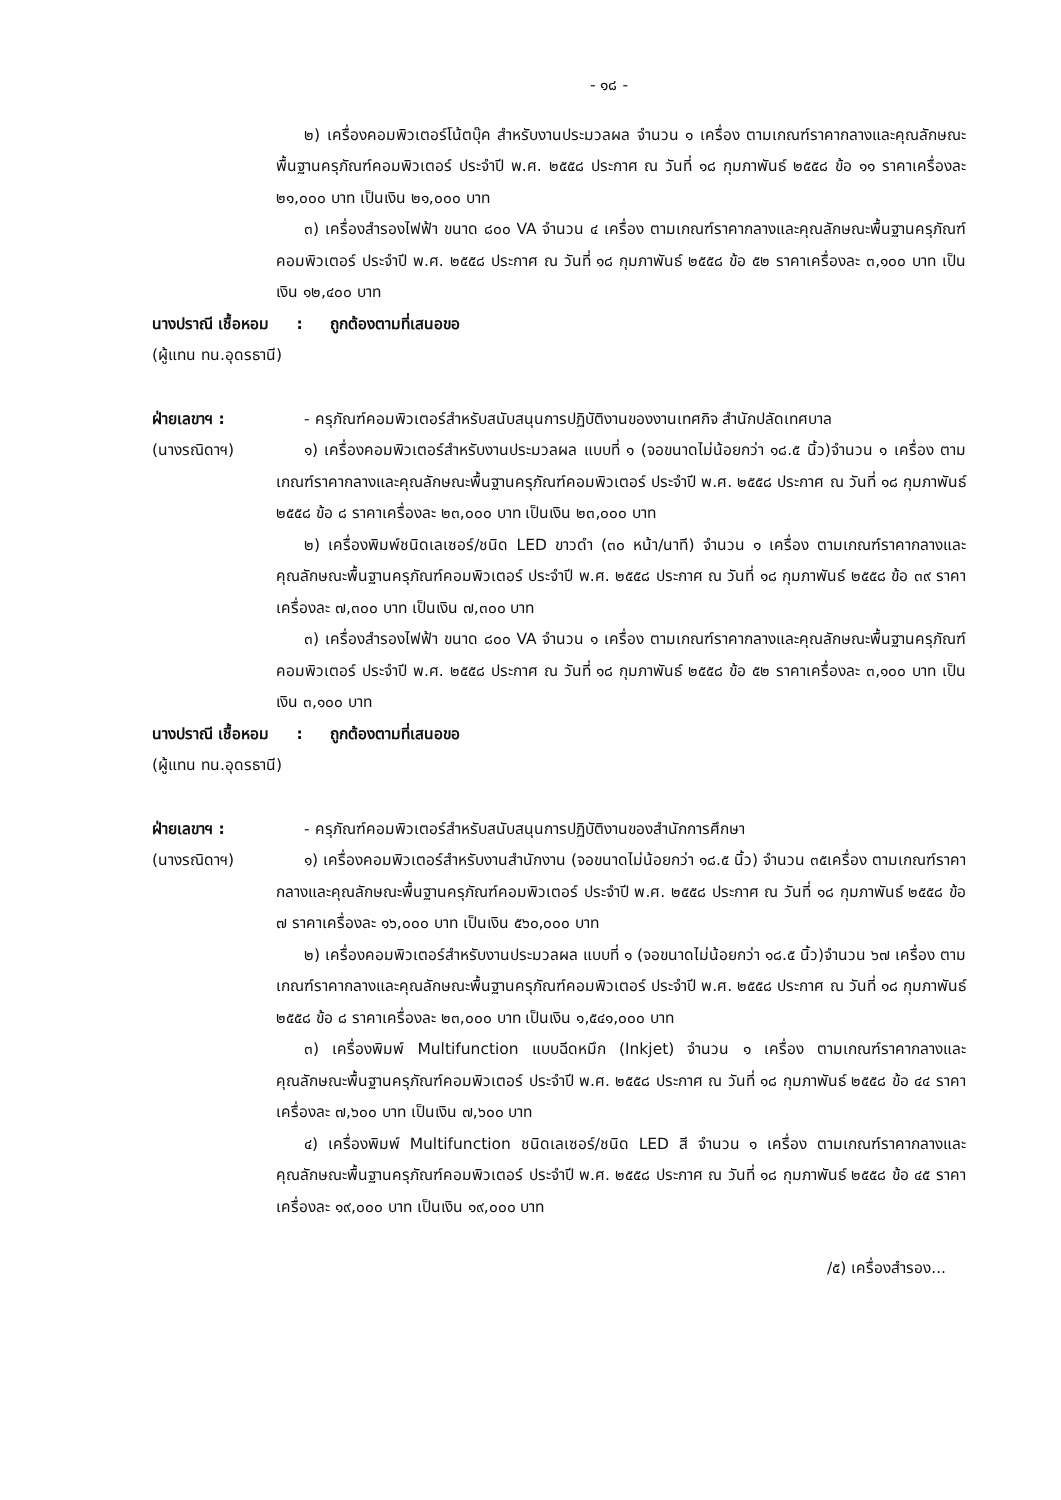- ๑๘ -
๒) เครื่องคอมพิวเตอร์โน้ตบุ๊ค สำหรับงานประมวลผล จำนวน ๑ เครื่อง ตามเกณฑ์ราคากลางและคุณลักษณะพื้นฐานครุภัณฑ์คอมพิวเตอร์ ประจำปี พ.ศ. ๒๕๕๘ ประกาศ ณ วันที่ ๑๘ กุมภาพันธ์ ๒๕๕๘ ข้อ ๑๑ ราคาเครื่องละ ๒๑,๐๐๐ บาท เป็นเงิน ๒๑,๐๐๐ บาท
๓) เครื่องสำรองไฟฟ้า ขนาด ๘๐๐ VA จำนวน ๔ เครื่อง ตามเกณฑ์ราคากลางและคุณลักษณะพื้นฐานครุภัณฑ์คอมพิวเตอร์ ประจำปี พ.ศ. ๒๕๕๘ ประกาศ ณ วันที่ ๑๘ กุมภาพันธ์ ๒๕๕๘ ข้อ ๕๒ ราคาเครื่องละ ๓,๑๐๐ บาท เป็นเงิน ๑๒,๔๐๐ บาท
นางปราณี เชื้อหอม : ถูกต้องตามที่เสนอขอ
(ผู้แทน ทน.อุดรธานี)
ฝ่ายเลขาฯ : - ครุภัณฑ์คอมพิวเตอร์สำหรับสนับสนุนการปฏิบัติงานของงานเทศกิจ สำนักปลัดเทศบาล
(นางรณิดาฯ) ๑) เครื่องคอมพิวเตอร์สำหรับงานประมวลผล แบบที่ ๑ (จอขนาดไม่น้อยกว่า ๑๘.๕ นิ้ว)จำนวน ๑ เครื่อง ตามเกณฑ์ราคากลางและคุณลักษณะพื้นฐานครุภัณฑ์คอมพิวเตอร์ ประจำปี พ.ศ. ๒๕๕๘ ประกาศ ณ วันที่ ๑๘ กุมภาพันธ์ ๒๕๕๘ ข้อ ๘ ราคาเครื่องละ ๒๓,๐๐๐ บาท เป็นเงิน ๒๓,๐๐๐ บาท
๒) เครื่องพิมพ์ชนิดเลเซอร์/ชนิด LED ขาวดำ (๓๐ หน้า/นาที) จำนวน ๑ เครื่อง ตามเกณฑ์ราคากลางและคุณลักษณะพื้นฐานครุภัณฑ์คอมพิวเตอร์ ประจำปี พ.ศ. ๒๕๕๘ ประกาศ ณ วันที่ ๑๘ กุมภาพันธ์ ๒๕๕๘ ข้อ ๓๙ ราคาเครื่องละ ๗,๓๐๐ บาท เป็นเงิน ๗,๓๐๐ บาท
๓) เครื่องสำรองไฟฟ้า ขนาด ๘๐๐ VA จำนวน ๑ เครื่อง ตามเกณฑ์ราคากลางและคุณลักษณะพื้นฐานครุภัณฑ์คอมพิวเตอร์ ประจำปี พ.ศ. ๒๕๕๘ ประกาศ ณ วันที่ ๑๘ กุมภาพันธ์ ๒๕๕๘ ข้อ ๕๒ ราคาเครื่องละ ๓,๑๐๐ บาท เป็นเงิน ๓,๑๐๐ บาท
นางปราณี เชื้อหอม : ถูกต้องตามที่เสนอขอ
(ผู้แทน ทน.อุดรธานี)
ฝ่ายเลขาฯ : - ครุภัณฑ์คอมพิวเตอร์สำหรับสนับสนุนการปฏิบัติงานของสำนักการศึกษา
(นางรณิดาฯ) ๑) เครื่องคอมพิวเตอร์สำหรับงานสำนักงาน (จอขนาดไม่น้อยกว่า ๑๘.๕ นิ้ว) จำนวน ๓๕เครื่อง ตามเกณฑ์ราคากลางและคุณลักษณะพื้นฐานครุภัณฑ์คอมพิวเตอร์ ประจำปี พ.ศ. ๒๕๕๘ ประกาศ ณ วันที่ ๑๘ กุมภาพันธ์ ๒๕๕๘ ข้อ ๗ ราคาเครื่องละ ๑๖,๐๐๐ บาท เป็นเงิน ๕๖๐,๐๐๐ บาท
๒) เครื่องคอมพิวเตอร์สำหรับงานประมวลผล แบบที่ ๑ (จอขนาดไม่น้อยกว่า ๑๘.๕ นิ้ว)จำนวน ๖๗ เครื่อง ตามเกณฑ์ราคากลางและคุณลักษณะพื้นฐานครุภัณฑ์คอมพิวเตอร์ ประจำปี พ.ศ. ๒๕๕๘ ประกาศ ณ วันที่ ๑๘ กุมภาพันธ์ ๒๕๕๘ ข้อ ๘ ราคาเครื่องละ ๒๓,๐๐๐ บาท เป็นเงิน ๑,๕๔๑,๐๐๐ บาท
๓) เครื่องพิมพ์ Multifunction แบบฉีดหมึก (Inkjet) จำนวน ๑ เครื่อง ตามเกณฑ์ราคากลางและคุณลักษณะพื้นฐานครุภัณฑ์คอมพิวเตอร์ ประจำปี พ.ศ. ๒๕๕๘ ประกาศ ณ วันที่ ๑๘ กุมภาพันธ์ ๒๕๕๘ ข้อ ๔๔ ราคาเครื่องละ ๗,๖๐๐ บาท เป็นเงิน ๗,๖๐๐ บาท
๔) เครื่องพิมพ์ Multifunction ชนิดเลเซอร์/ชนิด LED สี จำนวน ๑ เครื่อง ตามเกณฑ์ราคากลางและคุณลักษณะพื้นฐานครุภัณฑ์คอมพิวเตอร์ ประจำปี พ.ศ. ๒๕๕๘ ประกาศ ณ วันที่ ๑๘ กุมภาพันธ์ ๒๕๕๘ ข้อ ๔๕ ราคาเครื่องละ ๑๙,๐๐๐ บาท เป็นเงิน ๑๙,๐๐๐ บาท
/๕) เครื่องสำรอง...